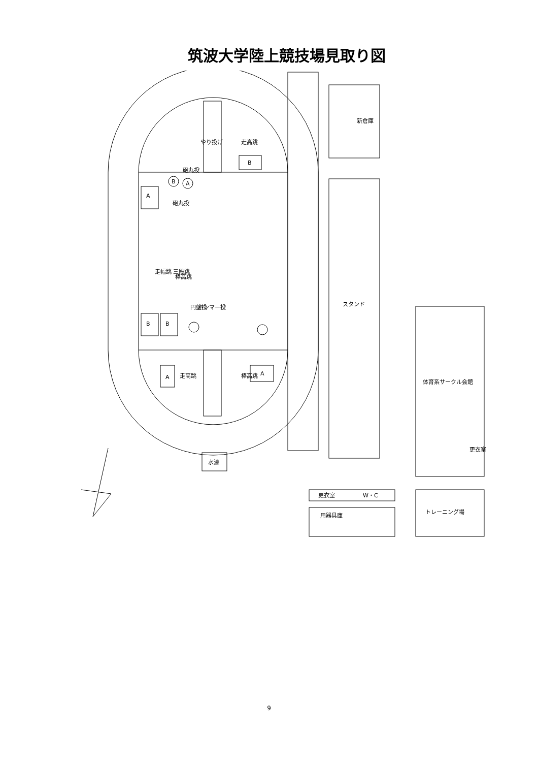筑波大学陸上競技場見取り図
新倉庫
スタンド
体育系サークル会館
トレーニング場
用器具庫
更衣室
W・C
水濠
やり投げ
走高跳
走高跳
A
B
B
B
A
B
A
A
更衣室
円盤投
ハンマー投
棒高跳
走幅跳 三段跳
棒高跳
砲丸投
砲丸投
9